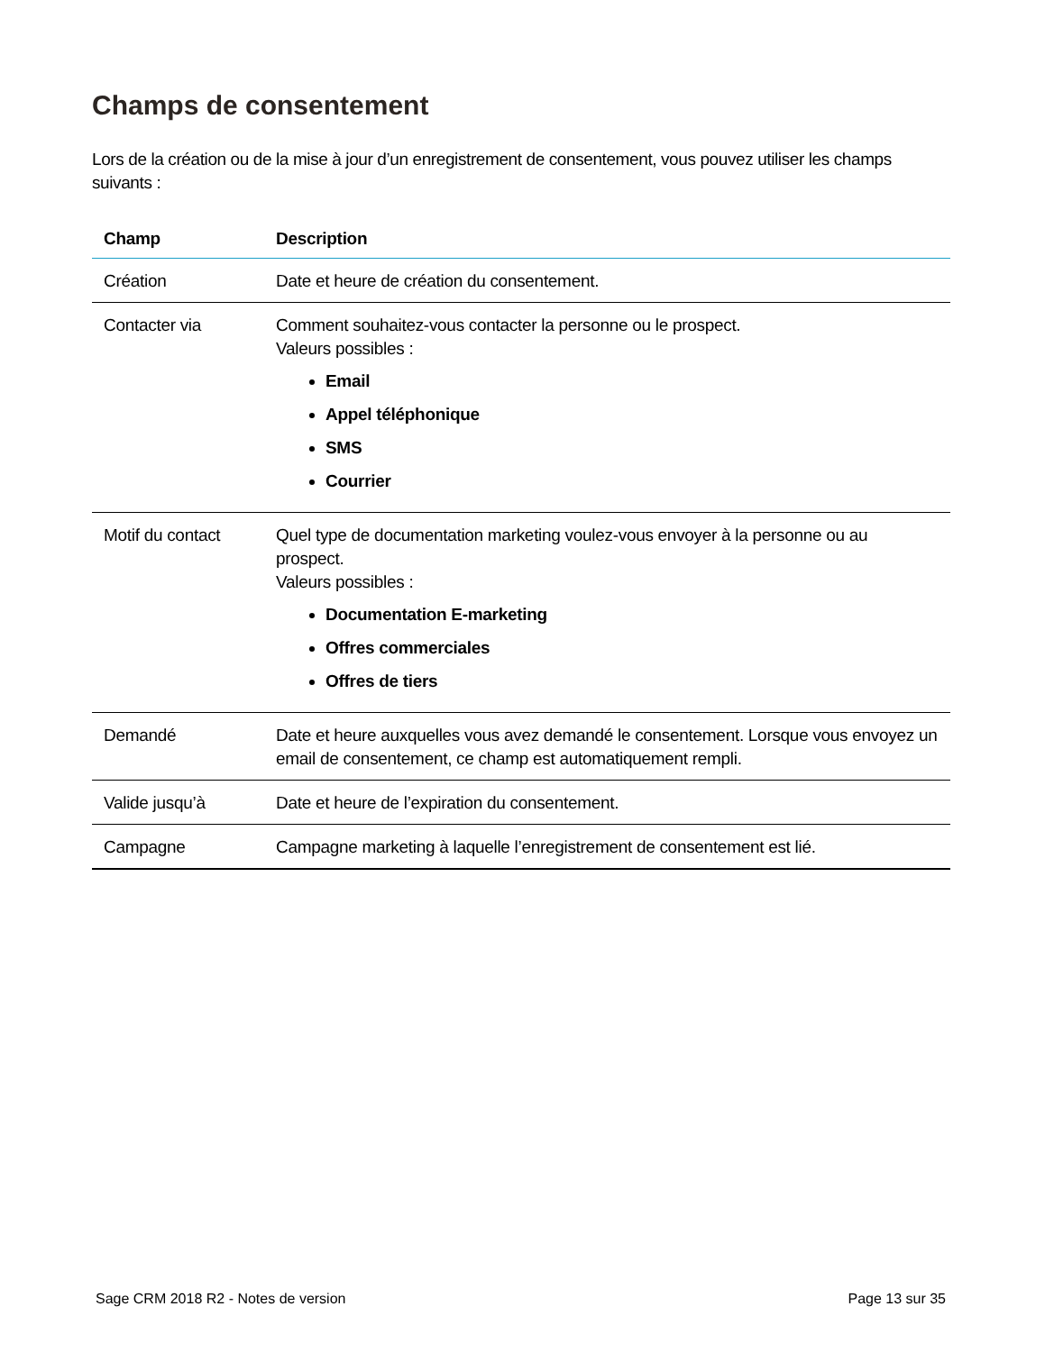Champs de consentement
Lors de la création ou de la mise à jour d’un enregistrement de consentement, vous pouvez utiliser les champs suivants :
| Champ | Description |
| --- | --- |
| Création | Date et heure de création du consentement. |
| Contacter via | Comment souhaitez-vous contacter la personne ou le prospect. Valeurs possibles : Email Appel téléphonique SMS Courrier |
| Motif du contact | Quel type de documentation marketing voulez-vous envoyer à la personne ou au prospect. Valeurs possibles : Documentation E-marketing Offres commerciales Offres de tiers |
| Demandé | Date et heure auxquelles vous avez demandé le consentement. Lorsque vous envoyez un email de consentement, ce champ est automatiquement rempli. |
| Valide jusqu’à | Date et heure de l’expiration du consentement. |
| Campagne | Campagne marketing à laquelle l’enregistrement de consentement est lié. |
Sage CRM 2018 R2 - Notes de version Page 13 sur 35